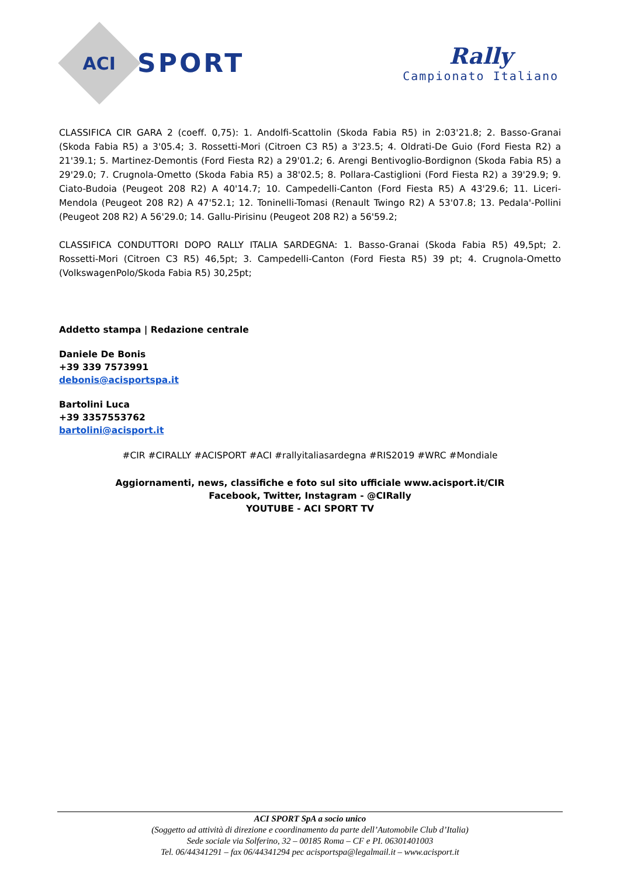ACI
SPORT
Rally
Campionato Italiano
CLASSIFICA CIR GARA 2 (coeff. 0,75): 1. Andolfi-Scattolin (Skoda Fabia R5) in 2:03'21.8; 2. Basso-Granai (Skoda Fabia R5) a 3'05.4; 3. Rossetti-Mori (Citroen C3 R5) a 3'23.5; 4. Oldrati-De Guio (Ford Fiesta R2) a 21'39.1; 5. Martinez-Demontis (Ford Fiesta R2) a 29'01.2; 6. Arengi Bentivoglio-Bordignon (Skoda Fabia R5) a 29'29.0; 7. Crugnola-Ometto (Skoda Fabia R5) a 38'02.5; 8. Pollara-Castiglioni (Ford Fiesta R2) a 39'29.9; 9. Ciato-Budoia (Peugeot 208 R2) A 40'14.7; 10. Campedelli-Canton (Ford Fiesta R5) A 43'29.6; 11. Liceri-Mendola (Peugeot 208 R2) A 47'52.1; 12. Toninelli-Tomasi (Renault Twingo R2) A 53'07.8; 13. Pedala'-Pollini (Peugeot 208 R2) A 56'29.0; 14. Gallu-Pirisinu (Peugeot 208 R2) a 56'59.2;
CLASSIFICA CONDUTTORI DOPO RALLY ITALIA SARDEGNA: 1. Basso-Granai (Skoda Fabia R5) 49,5pt; 2. Rossetti-Mori (Citroen C3 R5) 46,5pt; 3. Campedelli-Canton (Ford Fiesta R5) 39 pt; 4. Crugnola-Ometto (VolkswagenPolo/Skoda Fabia R5) 30,25pt;
Addetto stampa | Redazione centrale
Daniele De Bonis
+39 339 7573991
debonis@acisportspa.it
Bartolini Luca
+39 3357553762
bartolini@acisport.it
#CIR #CIRALLY #ACISPORT #ACI #rallyitaliasardegna #RIS2019 #WRC #Mondiale
Aggiornamenti, news, classifiche e foto sul sito ufficiale www.acisport.it/CIR
Facebook, Twitter, Instagram - @CIRally
YOUTUBE - ACI SPORT TV
ACI SPORT SpA a socio unico
(Soggetto ad attività di direzione e coordinamento da parte dell’Automobile Club d’Italia)
Sede sociale via Solferino, 32 – 00185 Roma – CF e PI. 06301401003
Tel. 06/44341291 – fax 06/44341294 pec acisportspa@legalmail.it – www.acisport.it